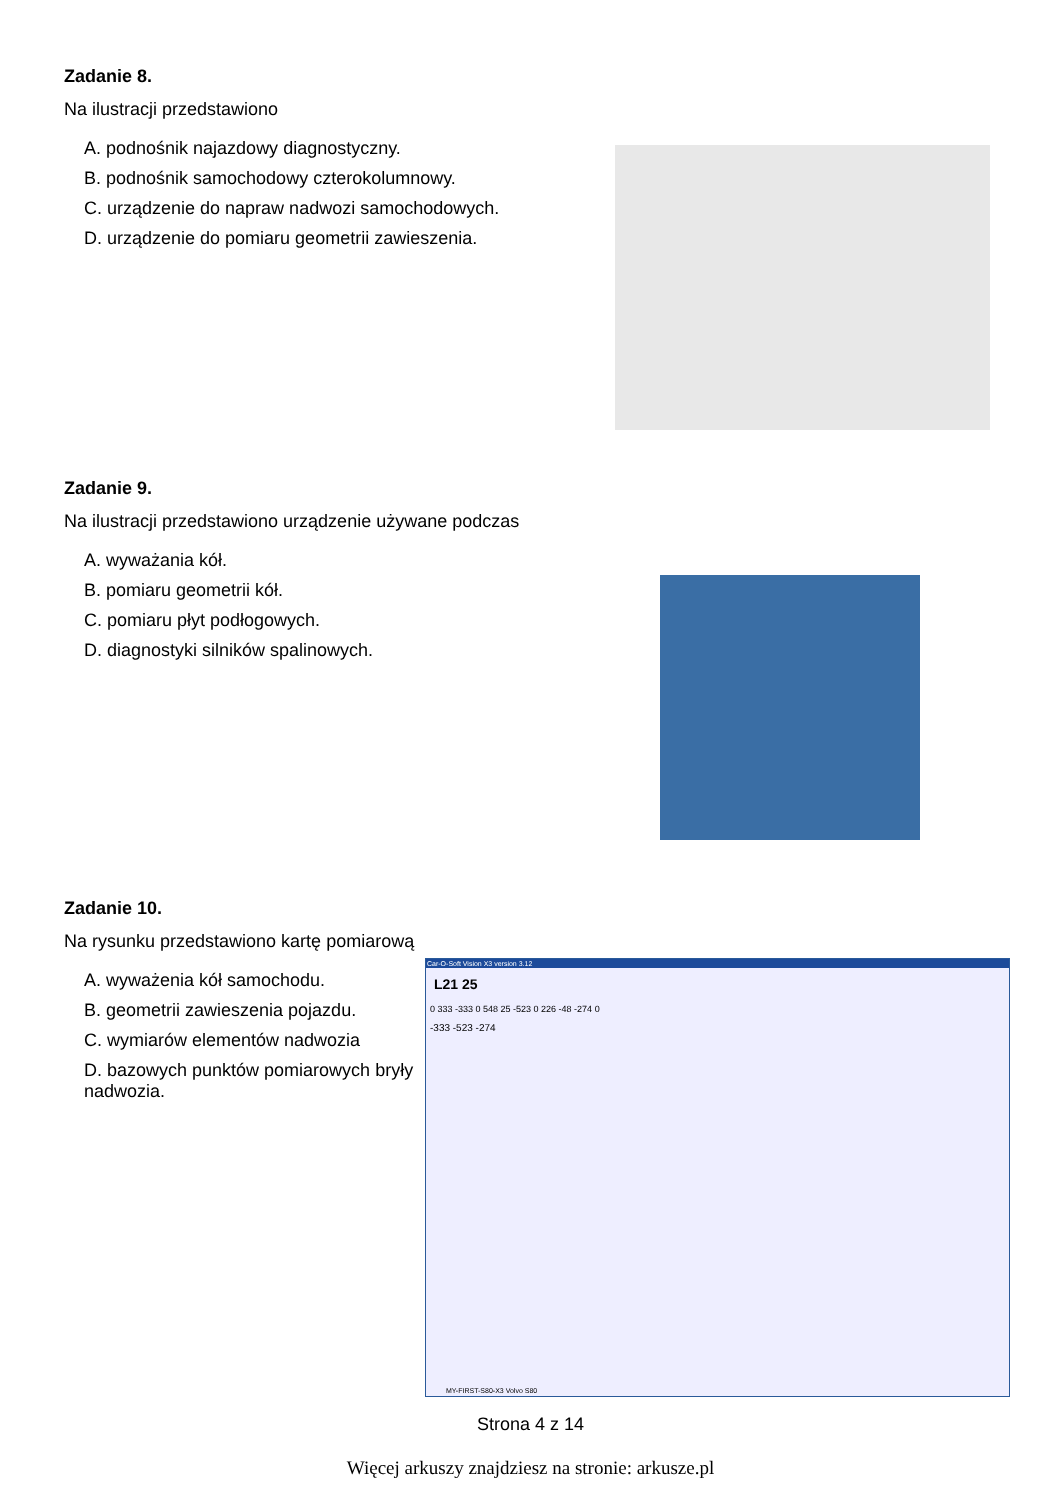Zadanie 8.
Na ilustracji przedstawiono
A. podnośnik najazdowy diagnostyczny.
B. podnośnik samochodowy czterokolumnowy.
C. urządzenie do napraw nadwozi samochodowych.
D. urządzenie do pomiaru geometrii zawieszenia.
Zadanie 9.
Na ilustracji przedstawiono urządzenie używane podczas
A. wyważania kół.
B. pomiaru geometrii kół.
C. pomiaru płyt podłogowych.
D. diagnostyki silników spalinowych.
Zadanie 10.
Na rysunku przedstawiono kartę pomiarową
A. wyważenia kół samochodu.
B. geometrii zawieszenia pojazdu.
C. wymiarów elementów nadwozia
D. bazowych punktów pomiarowych bryły nadwozia.
Car-O-Soft Vision X3 version 3.12
L21 25
0 333 -333 0 548 25 -523 0 226 -48 -274 0
-333 -523 -274
MY-FIRST-S80-X3 Volvo S80
Strona 4 z 14
Więcej arkuszy znajdziesz na stronie: arkusze.pl